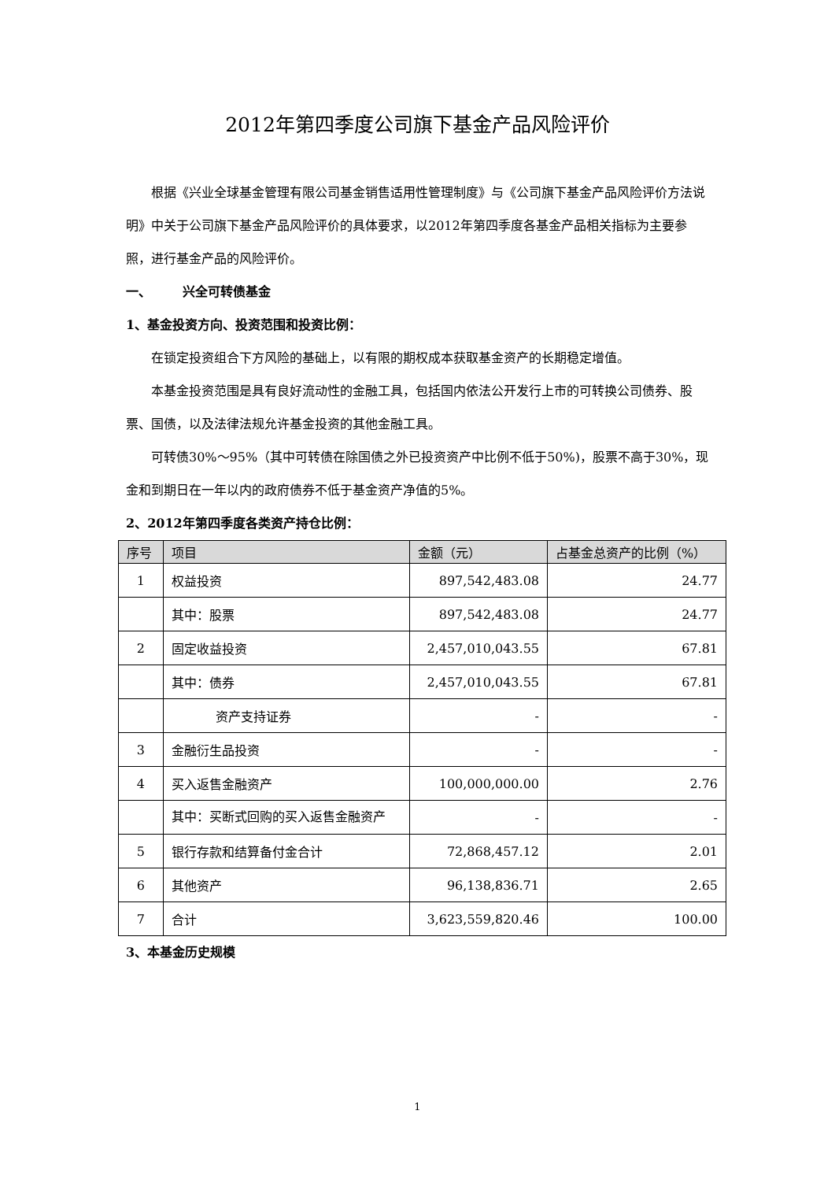2012年第四季度公司旗下基金产品风险评价
根据《兴业全球基金管理有限公司基金销售适用性管理制度》与《公司旗下基金产品风险评价方法说明》中关于公司旗下基金产品风险评价的具体要求，以2012年第四季度各基金产品相关指标为主要参照，进行基金产品的风险评价。
一、　　　兴全可转债基金
1、基金投资方向、投资范围和投资比例：
在锁定投资组合下方风险的基础上，以有限的期权成本获取基金资产的长期稳定增值。
本基金投资范围是具有良好流动性的金融工具，包括国内依法公开发行上市的可转换公司债券、股票、国债，以及法律法规允许基金投资的其他金融工具。
可转债30%～95%（其中可转债在除国债之外已投资资产中比例不低于50%)，股票不高于30%，现金和到期日在一年以内的政府债券不低于基金资产净值的5%。
2、2012年第四季度各类资产持仓比例：
| 序号 | 项目 | 金额（元） | 占基金总资产的比例（%） |
| --- | --- | --- | --- |
| 1 | 权益投资 | 897,542,483.08 | 24.77 |
| | 其中：股票 | 897,542,483.08 | 24.77 |
| 2 | 固定收益投资 | 2,457,010,043.55 | 67.81 |
| | 其中：债券 | 2,457,010,043.55 | 67.81 |
| | 资产支持证券 | - | - |
| 3 | 金融衍生品投资 | - | - |
| 4 | 买入返售金融资产 | 100,000,000.00 | 2.76 |
| | 其中：买断式回购的买入返售金融资产 | - | - |
| 5 | 银行存款和结算备付金合计 | 72,868,457.12 | 2.01 |
| 6 | 其他资产 | 96,138,836.71 | 2.65 |
| 7 | 合计 | 3,623,559,820.46 | 100.00 |
3、本基金历史规模
1